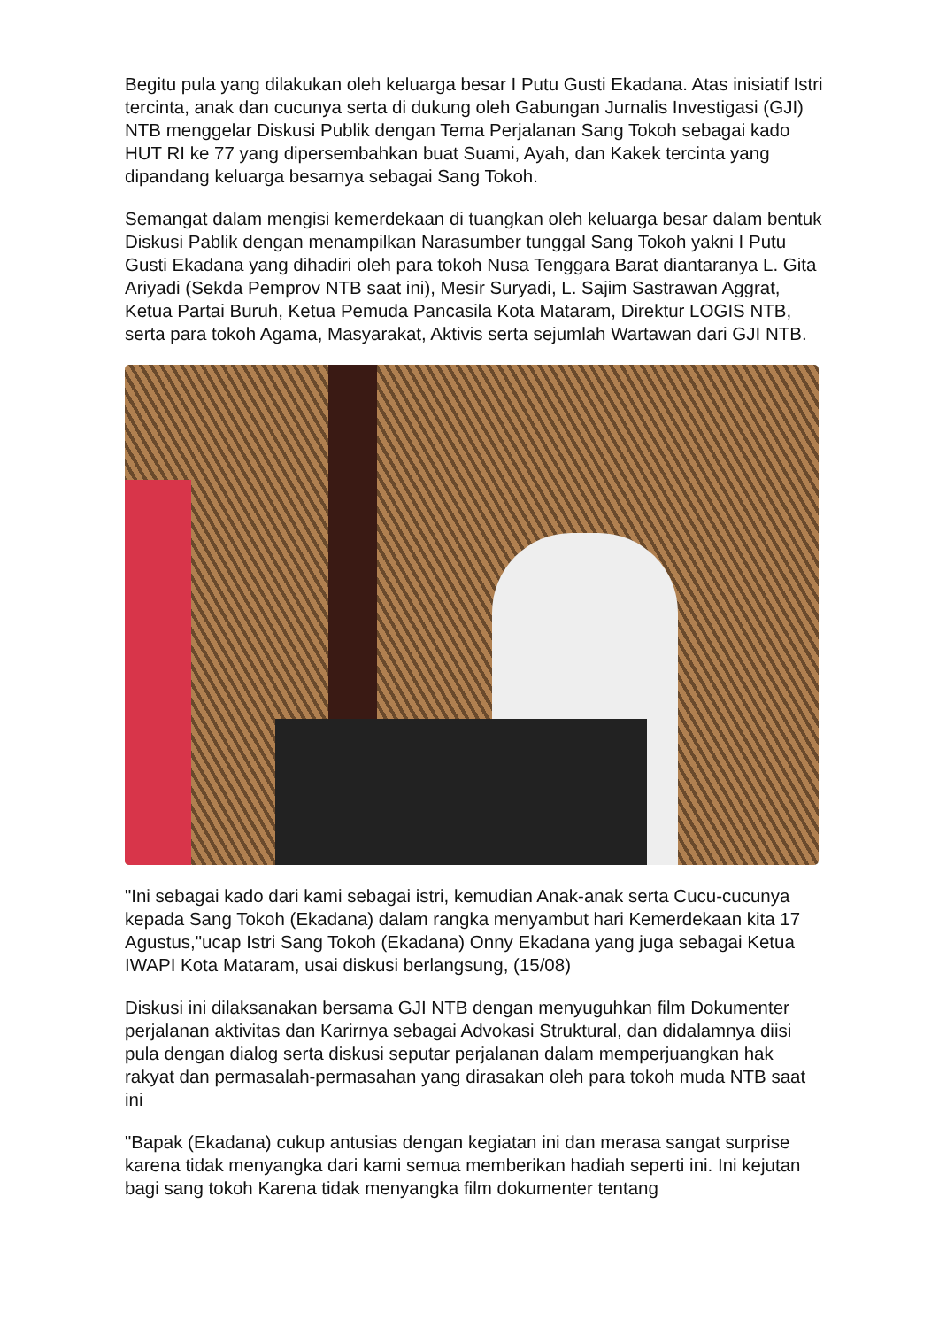Begitu pula yang dilakukan oleh keluarga besar I Putu Gusti Ekadana. Atas inisiatif Istri tercinta, anak dan cucunya serta di dukung oleh Gabungan Jurnalis Investigasi (GJI) NTB menggelar Diskusi Publik dengan Tema Perjalanan Sang Tokoh sebagai kado HUT RI ke 77 yang dipersembahkan buat Suami, Ayah, dan Kakek tercinta yang dipandang keluarga besarnya sebagai Sang Tokoh.
Semangat dalam mengisi kemerdekaan di tuangkan oleh keluarga besar dalam bentuk Diskusi Pablik dengan menampilkan Narasumber tunggal Sang Tokoh yakni I Putu Gusti Ekadana yang dihadiri oleh para tokoh Nusa Tenggara Barat diantaranya L. Gita Ariyadi (Sekda Pemprov NTB saat ini), Mesir Suryadi, L. Sajim Sastrawan Aggrat, Ketua Partai Buruh, Ketua Pemuda Pancasila Kota Mataram, Direktur LOGIS NTB, serta para tokoh Agama, Masyarakat, Aktivis serta sejumlah Wartawan dari GJI NTB.
"Ini sebagai kado dari kami sebagai istri, kemudian Anak-anak serta Cucu-cucunya kepada Sang Tokoh (Ekadana) dalam rangka menyambut hari Kemerdekaan kita 17 Agustus,"ucap Istri Sang Tokoh (Ekadana) Onny Ekadana yang juga sebagai Ketua IWAPI Kota Mataram, usai diskusi berlangsung, (15/08)
Diskusi ini dilaksanakan bersama GJI NTB dengan menyuguhkan film Dokumenter perjalanan aktivitas dan Karirnya sebagai Advokasi Struktural, dan didalamnya diisi pula dengan dialog serta diskusi seputar perjalanan dalam memperjuangkan hak rakyat dan permasalah-permasahan yang dirasakan oleh para tokoh muda NTB saat ini
"Bapak (Ekadana) cukup antusias dengan kegiatan ini dan merasa sangat surprise karena tidak menyangka dari kami semua memberikan hadiah seperti ini. Ini kejutan bagi sang tokoh Karena tidak menyangka film dokumenter tentang